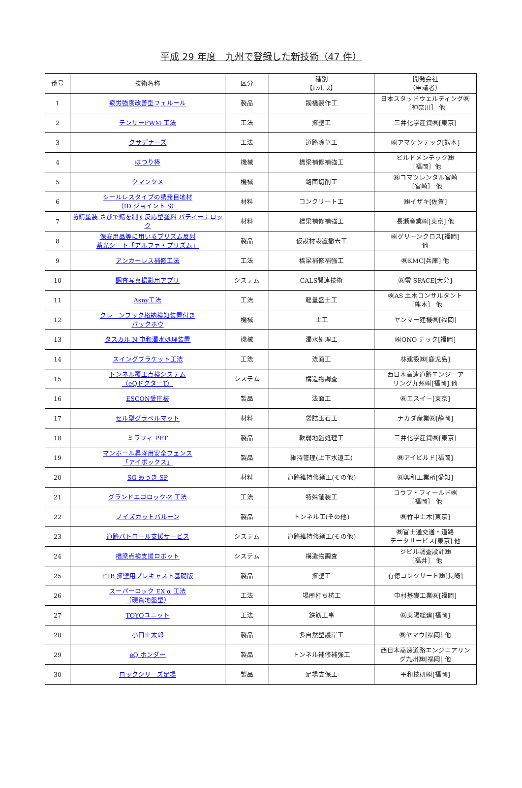平成 29 年度　九州で登録した新技術（47 件）
| 番号 | 技術名称 | 区分 | 種別 【Lvl. 2】 | 開発会社 （申請者） |
| --- | --- | --- | --- | --- |
| 1 | 疲労強度改善型フェルール | 製品 | 鋼橋製作工 | 日本スタッドウェルディング㈱ ［神奈川］ 他 |
| 2 | テンサーFWM 工法 | 工法 | 擁壁工 | 三井化学産資㈱[東京] |
| 3 | クサデナーズ | 工法 | 道路除草工 | ㈱アマケンテック[熊本] |
| 4 | はつり棒 | 機械 | 橋梁補修補強工 | ビルドメンテック㈱ ［福岡］他 |
| 5 | クマンツメ | 機械 | 路面切削工 | ㈱コマツレンタル宮崎 ［宮崎］ 他 |
| 6 | シールレスタイプの誘発目地材 （ID ジョイント S） | 材料 | コンクリート工 | ㈱イザキ[佐賀] |
| 7 | 防錆塗装 さびで錆を制す反応型塗料 パティーナロック | 材料 | 橋梁補修補強工 | 長瀬産業㈱[東京] 他 |
| 8 | 保安用品等に用いるプリズム反射 蓄光シート「アルファ・プリズム」 | 製品 | 仮設材設置撤去工 | ㈱グリーンクロス[福岡] 他 |
| 9 | アンカーレス補修工法 | 工法 | 橋梁補修補強工 | ㈱KMC[兵庫] 他 |
| 10 | 調査写真撮影用アプリ | システム | CALS関連技術 | ㈱零 SPACE[大分] |
| 11 | Asny工法 | 工法 | 軽量盛土工 | ㈱AS 土木コンサルタント ［熊本］ 他 |
| 12 | クレーンフック格納検知装置付き バックホウ | 機械 | 土工 | ヤンマー建機㈱[福岡] |
| 13 | タスカル N 中和濁水処理装置 | 機械 | 濁水処理工 | ㈱ONO テック[福岡] |
| 14 | スイングブラケット工法 | 工法 | 法面工 | 林建設㈱[鹿児島] |
| 15 | トンネル覆工点検システム （eQドクターT） | システム | 構造物調査 | 西日本高速道路エンジニア リング九州㈱[福岡] 他 |
| 16 | ESCON受圧板 | 製品 | 法面工 | ㈱エスイー[東京] |
| 17 | セル型グラベルマット | 材料 | 袋詰玉石工 | ナカダ産業㈱[静岡] |
| 18 | ミラフィ PET | 製品 | 軟弱地盤処理工 | 三井化学産資㈱[東京] |
| 19 | マンホール昇降用安全フェンス 「アイボックス」 | 製品 | 維持管理(上下水道工) | ㈱アイビルド[福岡] |
| 20 | SG めっき SP | 材料 | 道路維持修繕工(その他) | ㈱興和工業所[愛知] |
| 21 | グランドエコロック-Z 工法 | 工法 | 特殊舗装工 | コウフ・フィールド㈱ ［福岡］ 他 |
| 22 | ノイズカットバルーン | 製品 | トンネル工(その他) | ㈱竹中土木[東京] |
| 23 | 道路パトロール支援サービス | システム | 道路維持修繕工(その他) | ㈱富士通交通・道路 データサービス[東京] 他 |
| 24 | 橋梁点検支援ロボット | システム | 構造物調査 | ジビル調査設計㈱ ［福井］ 他 |
| 25 | FTB 擁壁用プレキャスト基礎版 | 製品 | 擁壁工 | 有徳コンクリート㈱[長崎] |
| 26 | スーパーロック EX α 工法 （硬質地盤型） | 工法 | 場所打ち杭工 | 中村基礎工業㈱[福岡] |
| 27 | TOYOユニット | 工法 | 鉄筋工事 | ㈱東陽総建[福岡] |
| 28 | 小口止太郎 | 製品 | 多自然型護岸工 | ㈱ヤマウ[福岡] 他 |
| 29 | eQ ボンダー | 製品 | トンネル補修補強工 | 西日本高速道路エンジニアリン グ九州㈱[福岡] 他 |
| 30 | ロックシリーズ足場 | 製品 | 足場支保工 | 平和技研㈱[福岡] |